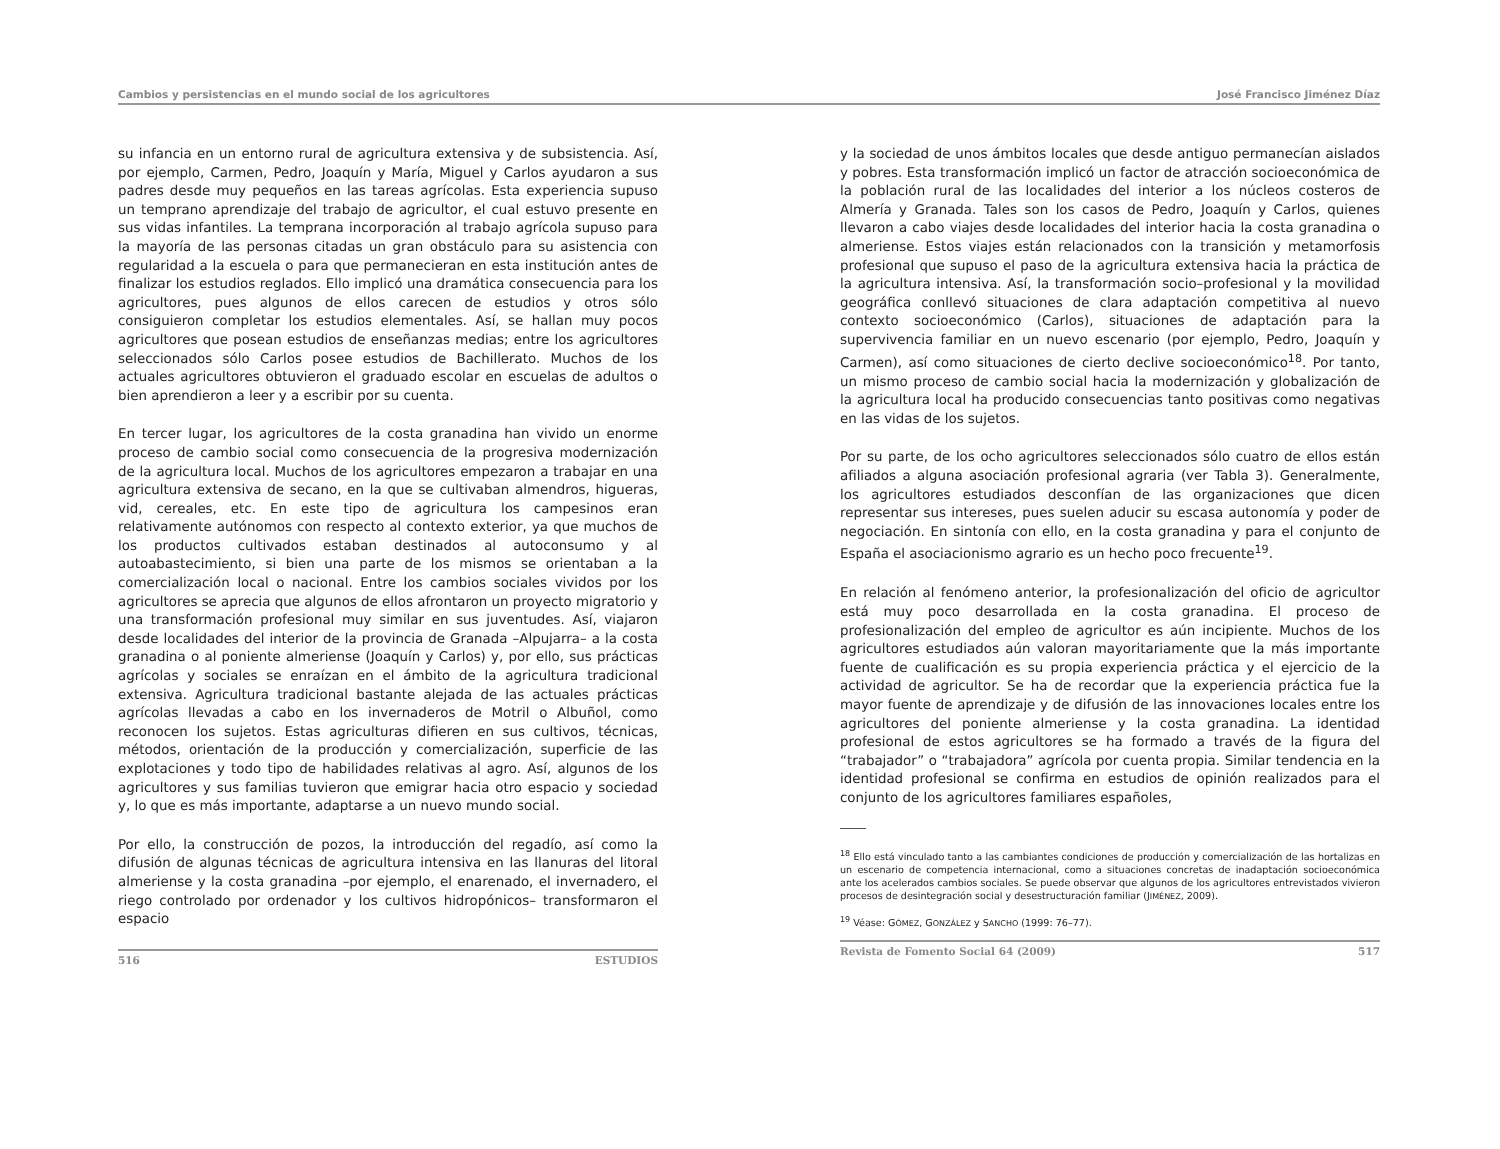Cambios y persistencias en el mundo social de los agricultores José Francisco Jiménez Díaz
su infancia en un entorno rural de agricultura extensiva y de subsistencia. Así, por ejemplo, Carmen, Pedro, Joaquín y María, Miguel y Carlos ayudaron a sus padres desde muy pequeños en las tareas agrícolas. Esta experiencia supuso un temprano aprendizaje del trabajo de agricultor, el cual estuvo presente en sus vidas infantiles. La temprana incorporación al trabajo agrícola supuso para la mayoría de las personas citadas un gran obstáculo para su asistencia con regularidad a la escuela o para que permanecieran en esta institución antes de finalizar los estudios reglados. Ello implicó una dramática consecuencia para los agricultores, pues algunos de ellos carecen de estudios y otros sólo consiguieron completar los estudios elementales. Así, se hallan muy pocos agricultores que posean estudios de enseñanzas medias; entre los agricultores seleccionados sólo Carlos posee estudios de Bachillerato. Muchos de los actuales agricultores obtuvieron el graduado escolar en escuelas de adultos o bien aprendieron a leer y a escribir por su cuenta.
En tercer lugar, los agricultores de la costa granadina han vivido un enorme proceso de cambio social como consecuencia de la progresiva modernización de la agricultura local. Muchos de los agricultores empezaron a trabajar en una agricultura extensiva de secano, en la que se cultivaban almendros, higueras, vid, cereales, etc. En este tipo de agricultura los campesinos eran relativamente autónomos con respecto al contexto exterior, ya que muchos de los productos cultivados estaban destinados al autoconsumo y al autoabastecimiento, si bien una parte de los mismos se orientaban a la comercialización local o nacional. Entre los cambios sociales vividos por los agricultores se aprecia que algunos de ellos afrontaron un proyecto migratorio y una transformación profesional muy similar en sus juventudes. Así, viajaron desde localidades del interior de la provincia de Granada –Alpujarra– a la costa granadina o al poniente almeriense (Joaquín y Carlos) y, por ello, sus prácticas agrícolas y sociales se enraízan en el ámbito de la agricultura tradicional extensiva. Agricultura tradicional bastante alejada de las actuales prácticas agrícolas llevadas a cabo en los invernaderos de Motril o Albuñol, como reconocen los sujetos. Estas agriculturas difieren en sus cultivos, técnicas, métodos, orientación de la producción y comercialización, superficie de las explotaciones y todo tipo de habilidades relativas al agro. Así, algunos de los agricultores y sus familias tuvieron que emigrar hacia otro espacio y sociedad y, lo que es más importante, adaptarse a un nuevo mundo social.
Por ello, la construcción de pozos, la introducción del regadío, así como la difusión de algunas técnicas de agricultura intensiva en las llanuras del litoral almeriense y la costa granadina –por ejemplo, el enarenado, el invernadero, el riego controlado por ordenador y los cultivos hidropónicos– transformaron el espacio
516 ESTUDIOS
y la sociedad de unos ámbitos locales que desde antiguo permanecían aislados y pobres. Esta transformación implicó un factor de atracción socioeconómica de la población rural de las localidades del interior a los núcleos costeros de Almería y Granada. Tales son los casos de Pedro, Joaquín y Carlos, quienes llevaron a cabo viajes desde localidades del interior hacia la costa granadina o almeriense. Estos viajes están relacionados con la transición y metamorfosis profesional que supuso el paso de la agricultura extensiva hacia la práctica de la agricultura intensiva. Así, la transformación socio–profesional y la movilidad geográfica conllevó situaciones de clara adaptación competitiva al nuevo contexto socioeconómico (Carlos), situaciones de adaptación para la supervivencia familiar en un nuevo escenario (por ejemplo, Pedro, Joaquín y Carmen), así como situaciones de cierto declive socioeconómico<sup>18</sup>. Por tanto, un mismo proceso de cambio social hacia la modernización y globalización de la agricultura local ha producido consecuencias tanto positivas como negativas en las vidas de los sujetos.
Por su parte, de los ocho agricultores seleccionados sólo cuatro de ellos están afiliados a alguna asociación profesional agraria (ver Tabla 3). Generalmente, los agricultores estudiados desconfían de las organizaciones que dicen representar sus intereses, pues suelen aducir su escasa autonomía y poder de negociación. En sintonía con ello, en la costa granadina y para el conjunto de España el asociacionismo agrario es un hecho poco frecuente<sup>19</sup>.
En relación al fenómeno anterior, la profesionalización del oficio de agricultor está muy poco desarrollada en la costa granadina. El proceso de profesionalización del empleo de agricultor es aún incipiente. Muchos de los agricultores estudiados aún valoran mayoritariamente que la más importante fuente de cualificación es su propia experiencia práctica y el ejercicio de la actividad de agricultor. Se ha de recordar que la experiencia práctica fue la mayor fuente de aprendizaje y de difusión de las innovaciones locales entre los agricultores del poniente almeriense y la costa granadina. La identidad profesional de estos agricultores se ha formado a través de la figura del “trabajador” o “trabajadora” agrícola por cuenta propia. Similar tendencia en la identidad profesional se confirma en estudios de opinión realizados para el conjunto de los agricultores familiares españoles,
<sup>18</sup> Ello está vinculado tanto a las cambiantes condiciones de producción y comercialización de las hortalizas en un escenario de competencia internacional, como a situaciones concretas de inadaptación socioeconómica ante los acelerados cambios sociales. Se puede observar que algunos de los agricultores entrevistados vivieron procesos de desintegración social y desestructuración familiar (JIMÉNEZ, 2009).
<sup>19</sup> Véase: GÓMEZ, GONZÁLEZ y SANCHO (1999: 76–77).
Revista de Fomento Social 64 (2009) 517